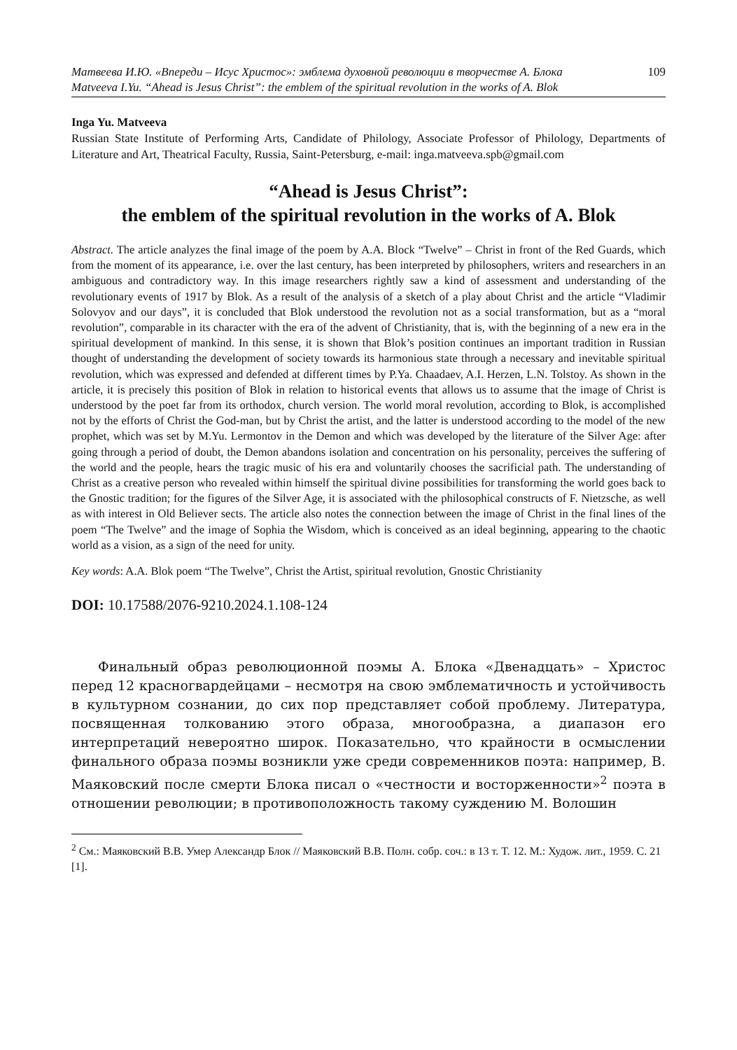Матвеева И.Ю. «Впереди – Исус Христос»: эмблема духовной революции в творчестве А. Блока 109
Matveeva I.Yu. “Ahead is Jesus Christ”: the emblem of the spiritual revolution in the works of A. Blok
Inga Yu. Matveeva
Russian State Institute of Performing Arts, Candidate of Philology, Associate Professor of Philology, Departments of Literature and Art, Theatrical Faculty, Russia, Saint-Petersburg, e-mail: inga.matveeva.spb@gmail.com
“Ahead is Jesus Christ”:
the emblem of the spiritual revolution in the works of A. Blok
Abstract. The article analyzes the final image of the poem by A.A. Block “Twelve” – Christ in front of the Red Guards, which from the moment of its appearance, i.e. over the last century, has been interpreted by philosophers, writers and researchers in an ambiguous and contradictory way. In this image researchers rightly saw a kind of assessment and understanding of the revolutionary events of 1917 by Blok. As a result of the analysis of a sketch of a play about Christ and the article “Vladimir Solovyov and our days”, it is concluded that Blok understood the revolution not as a social transformation, but as a “moral revolution”, comparable in its character with the era of the advent of Christianity, that is, with the beginning of a new era in the spiritual development of mankind. In this sense, it is shown that Blok’s position continues an important tradition in Russian thought of understanding the development of society towards its harmonious state through a necessary and inevitable spiritual revolution, which was expressed and defended at different times by P.Ya. Chaadaev, A.I. Herzen, L.N. Tolstoy. As shown in the article, it is precisely this position of Blok in relation to historical events that allows us to assume that the image of Christ is understood by the poet far from its orthodox, church version. The world moral revolution, according to Blok, is accomplished not by the efforts of Christ the God-man, but by Christ the artist, and the latter is understood according to the model of the new prophet, which was set by M.Yu. Lermontov in the Demon and which was developed by the literature of the Silver Age: after going through a period of doubt, the Demon abandons isolation and concentration on his personality, perceives the suffering of the world and the people, hears the tragic music of his era and voluntarily chooses the sacrificial path. The understanding of Christ as a creative person who revealed within himself the spiritual divine possibilities for transforming the world goes back to the Gnostic tradition; for the figures of the Silver Age, it is associated with the philosophical constructs of F. Nietzsche, as well as with interest in Old Believer sects. The article also notes the connection between the image of Christ in the final lines of the poem “The Twelve” and the image of Sophia the Wisdom, which is conceived as an ideal beginning, appearing to the chaotic world as a vision, as a sign of the need for unity.
Key words: A.A. Blok poem “The Twelve”, Christ the Artist, spiritual revolution, Gnostic Christianity
DOI: 10.17588/2076-9210.2024.1.108-124
  Финальный образ революционной поэмы А. Блока «Двенадцать» – Христос перед 12 красногвардейцами – несмотря на свою эмблематичность и устойчивость в культурном сознании, до сих пор представляет собой проблему. Литература, посвященная толкованию этого образа, многообразна, а диапазон его интерпретаций невероятно широк. Показательно, что крайности в осмыслении финального образа поэмы возникли уже среди современников поэта: например, В. Маяковский после смерти Блока писал о «честности и восторженности»<sup>2</sup> поэта в отношении революции; в противоположность такому суждению М. Волошин
<sup>2</sup> См.: Маяковский В.В. Умер Александр Блок // Маяковский В.В. Полн. собр. соч.: в 13 т. Т. 12. М.: Худож. лит., 1959. С. 21 [1].